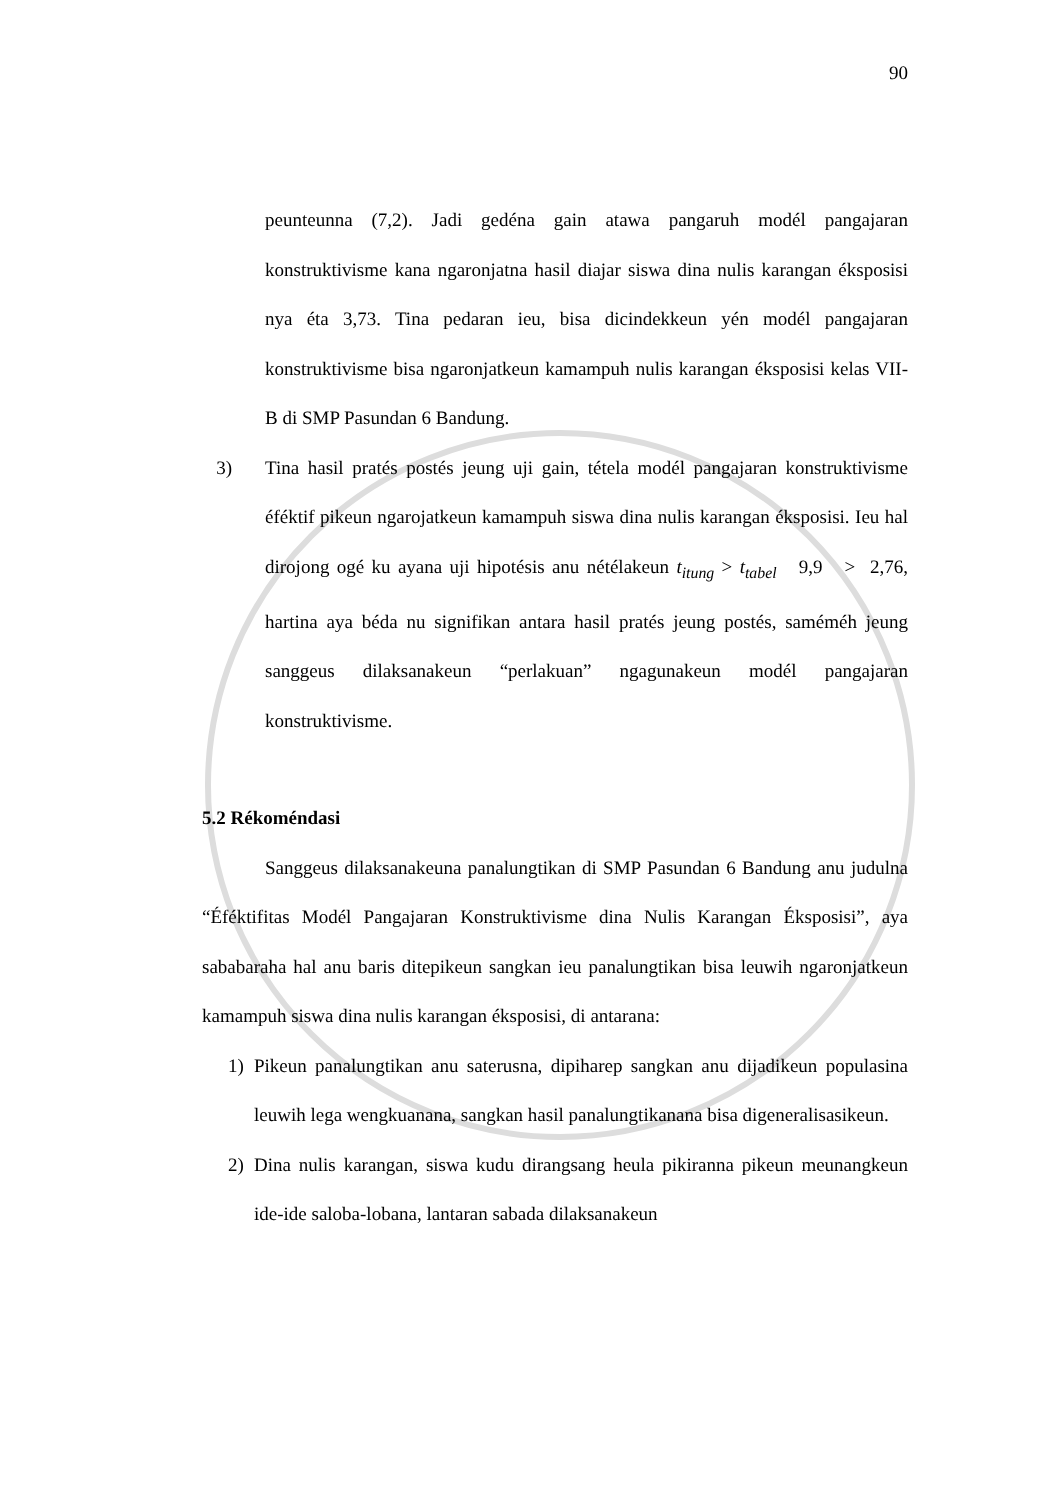90
peunteunna (7,2). Jadi gedéna gain atawa pangaruh modél pangajaran konstruktivisme kana ngaronjatna hasil diajar siswa dina nulis karangan éksposisi nya éta 3,73. Tina pedaran ieu, bisa dicindekkeun yén modél pangajaran konstruktivisme bisa ngaronjatkeun kamampuh nulis karangan éksposisi kelas VII-B di SMP Pasundan 6 Bandung.
3) Tina hasil pratés postés jeung uji gain, tétela modél pangajaran konstruktivisme éféktif pikeun ngarojatkeun kamampuh siswa dina nulis karangan éksposisi. Ieu hal dirojong ogé ku ayana uji hipotésis anu nétélakeun t<sub>itung</sub> > t<sub>tabel</sub> 9,9 > 2,76, hartina aya béda nu signifikan antara hasil pratés jeung postés, saméméh jeung sanggeus dilaksanakeun “perlakuan” ngagunakeun modél pangajaran konstruktivisme.
5.2 Rékoméndasi
Sanggeus dilaksanakeuna panalungtikan di SMP Pasundan 6 Bandung anu judulna “Éféktifitas Modél Pangajaran Konstruktivisme dina Nulis Karangan Éksposisi”, aya sababaraha hal anu baris ditepikeun sangkan ieu panalungtikan bisa leuwih ngaronjatkeun kamampuh siswa dina nulis karangan éksposisi, di antarana:
1) Pikeun panalungtikan anu saterusna, dipiharep sangkan anu dijadikeun populasina leuwih lega wengkuanana, sangkan hasil panalungtikanana bisa digeneralisasikeun.
2) Dina nulis karangan, siswa kudu dirangsang heula pikiranna pikeun meunangkeun ide-ide saloba-lobana, lantaran sabada dilaksanakeun